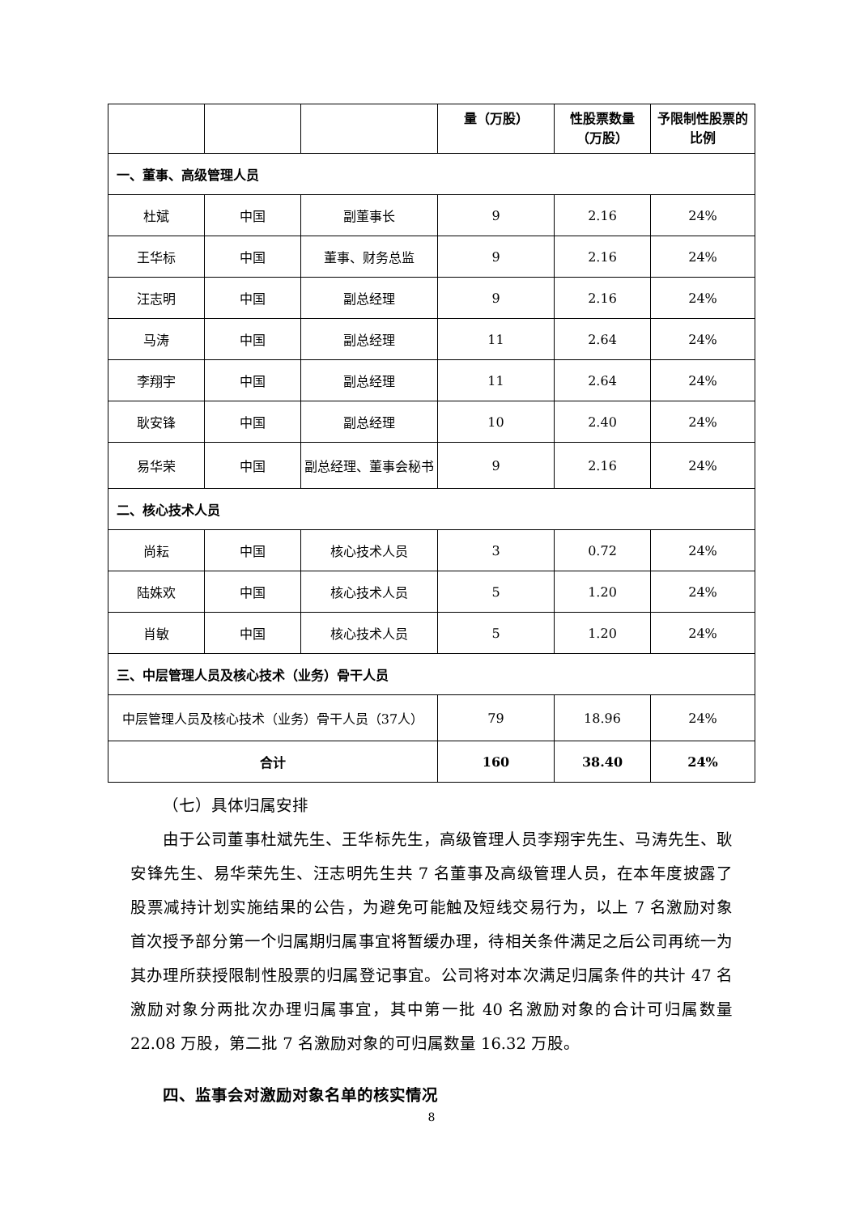| | | | 量（万股） | 性股票数量（万股） | 予限制性股票的比例 |
| 一、董事、高级管理人员 | | | | | |
| 杜斌 | 中国 | 副董事长 | 9 | 2.16 | 24% |
| 王华标 | 中国 | 董事、财务总监 | 9 | 2.16 | 24% |
| 汪志明 | 中国 | 副总经理 | 9 | 2.16 | 24% |
| 马涛 | 中国 | 副总经理 | 11 | 2.64 | 24% |
| 李翔宇 | 中国 | 副总经理 | 11 | 2.64 | 24% |
| 耿安锋 | 中国 | 副总经理 | 10 | 2.40 | 24% |
| 易华荣 | 中国 | 副总经理、董事会秘书 | 9 | 2.16 | 24% |
| 二、核心技术人员 | | | | | |
| 尚耘 | 中国 | 核心技术人员 | 3 | 0.72 | 24% |
| 陆姝欢 | 中国 | 核心技术人员 | 5 | 1.20 | 24% |
| 肖敏 | 中国 | 核心技术人员 | 5 | 1.20 | 24% |
| 三、中层管理人员及核心技术（业务）骨干人员 | | | | | |
| 中层管理人员及核心技术（业务）骨干人员（37人） | | | 79 | 18.96 | 24% |
| 合计 | | | 160 | 38.40 | 24% |
（七）具体归属安排
由于公司董事杜斌先生、王华标先生，高级管理人员李翔宇先生、马涛先生、耿安锋先生、易华荣先生、汪志明先生共 7 名董事及高级管理人员，在本年度披露了股票减持计划实施结果的公告，为避免可能触及短线交易行为，以上 7 名激励对象首次授予部分第一个归属期归属事宜将暂缓办理，待相关条件满足之后公司再统一为其办理所获授限制性股票的归属登记事宜。公司将对本次满足归属条件的共计 47 名激励对象分两批次办理归属事宜，其中第一批 40 名激励对象的合计可归属数量 22.08 万股，第二批 7 名激励对象的可归属数量 16.32 万股。
四、监事会对激励对象名单的核实情况
8